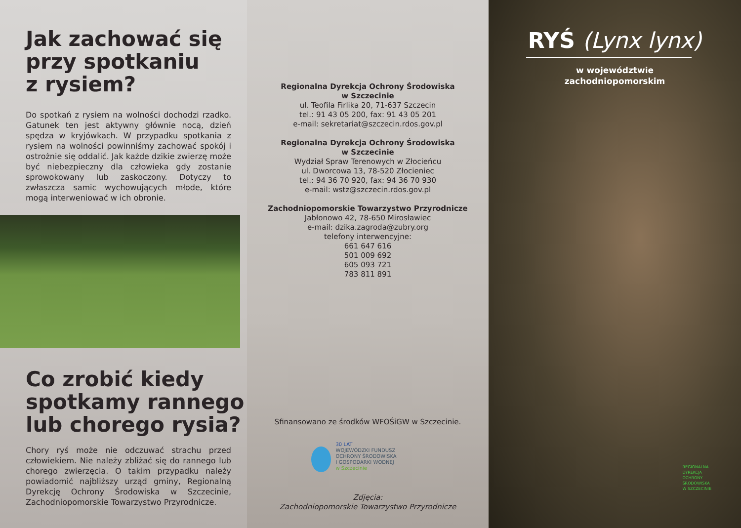Jak zachować się
przy spotkaniu
z rysiem?
Do spotkań z rysiem na wolności dochodzi rzadko. Gatunek ten jest aktywny głównie nocą, dzień spędza w kryjówkach. W przypadku spotkania z rysiem na wolności powinniśmy zachować spokój i ostrożnie się oddalić. Jak każde dzikie zwierzę może być niebezpieczny dla człowieka gdy zostanie sprowokowany lub zaskoczony. Dotyczy to zwłaszcza samic wychowujących młode, które mogą interweniować w ich obronie.
Co zrobić kiedy
spotkamy rannego
lub chorego rysia?
Chory ryś może nie odczuwać strachu przed człowiekiem. Nie należy zbliżać się do rannego lub chorego zwierzęcia. O takim przypadku należy powiadomić najbliższy urząd gminy, Regionalną Dyrekcję Ochrony Środowiska w Szczecinie, Zachodniopomorskie Towarzystwo Przyrodnicze.
Regionalna Dyrekcja Ochrony Środowiska
w Szczecinie
ul. Teofila Firlika 20, 71-637 Szczecin
tel.: 91 43 05 200, fax: 91 43 05 201
e-mail: sekretariat@szczecin.rdos.gov.pl
Regionalna Dyrekcja Ochrony Środowiska
w Szczecinie
Wydział Spraw Terenowych w Złocieńcu
ul. Dworcowa 13, 78-520 Złocieniec
tel.: 94 36 70 920, fax: 94 36 70 930
e-mail: wstz@szczecin.rdos.gov.pl
Zachodniopomorskie Towarzystwo Przyrodnicze
Jabłonowo 42, 78-650 Mirosławiec
e-mail: dzika.zagroda@zubry.org
telefony interwencyjne:
661 647 616
501 009 692
605 093 721
783 811 891
Sfinansowano ze środków WFOŚiGW w Szczecinie.
30 LAT
WOJEWÓDZKI FUNDUSZ
OCHRONY ŚRODOWISKA
I GOSPODARKI WODNEJ
w Szczecinie
Zdjęcia:
Zachodniopomorskie Towarzystwo Przyrodnicze
RYŚ (Lynx lynx)
w województwie
zachodniopomorskim
REGIONALNA
DYREKCJA
OCHRONY
ŚRODOWISKA
W SZCZECINIE